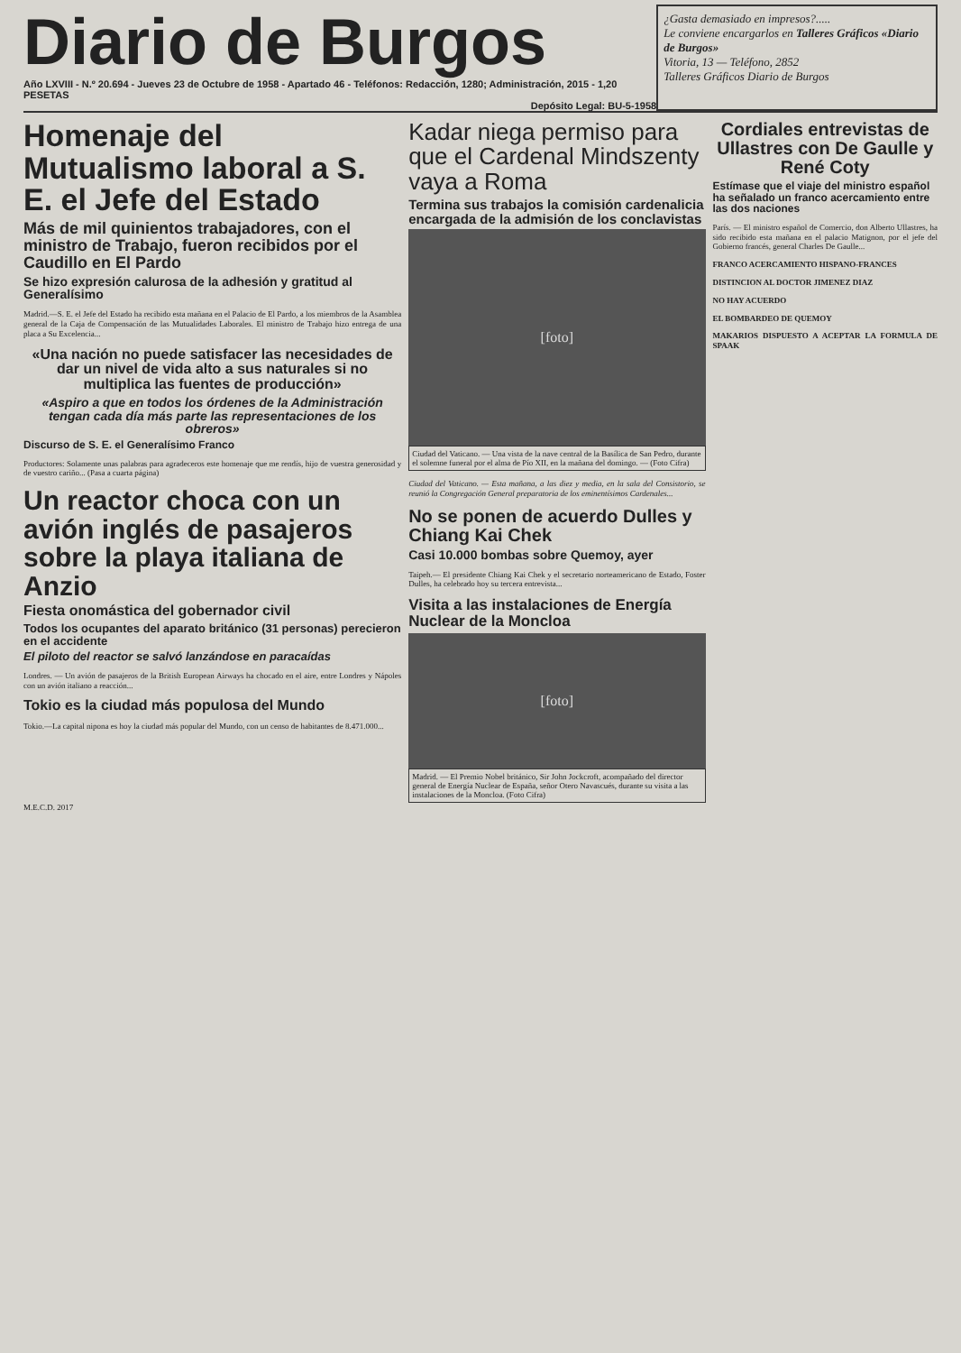Diario de Burgos
Año LXVIII - N.º 20.694 - Jueves 23 de Octubre de 1958 - Apartado 46 - Teléfonos: Redacción, 1280; Administración, 2015 - 1,20 PESETAS
Depósito Legal: BU-5-1958
¿Gasta demasiado en impresos?.....
Le conviene encargarlos en Talleres Gráficos «Diario de Burgos»
Vitoria, 13 — Teléfono, 2852
Talleres Gráficos Diario de Burgos
Homenaje del Mutualismo laboral a S. E. el Jefe del Estado
Más de mil quinientos trabajadores, con el ministro de Trabajo, fueron recibidos por el Caudillo en El Pardo
Se hizo expresión calurosa de la adhesión y gratitud al Generalísimo
Madrid.—S. E. el Jefe del Estado ha recibido esta mañana en el Palacio de El Pardo, a los miembros de la Asamblea general de la Caja de Compensación de las Mutualidades Laborales. El ministro de Trabajo hizo entrega de una placa a Su Excelencia...
«Una nación no puede satisfacer las necesidades de dar un nivel de vida alto a sus naturales si no multiplica las fuentes de producción»
«Aspiro a que en todos los órdenes de la Administración tengan cada día más parte las representaciones de los obreros»
Discurso de S. E. el Generalísimo Franco
Productores: Solamente unas palabras para agradeceros este homenaje que me rendís, hijo de vuestra generosidad y de vuestro cariño... (Pasa a cuarta página)
Un reactor choca con un avión inglés de pasajeros sobre la playa italiana de Anzio
Fiesta onomástica del gobernador civil
Todos los ocupantes del aparato británico (31 personas) perecieron en el accidente
El piloto del reactor se salvó lanzándose en paracaídas
Londres. — Un avión de pasajeros de la British European Airways ha chocado en el aire, entre Londres y Nápoles con un avión italiano a reacción...
Tokio es la ciudad más populosa del Mundo
Tokio.—La capital nipona es hoy la ciudad más popular del Mundo, con un censo de habitantes de 8.471.000...
Kadar niega permiso para que el Cardenal Mindszenty vaya a Roma
Termina sus trabajos la comisión cardenalicia encargada de la admisión de los conclavistas
[foto]
Ciudad del Vaticano. — Una vista de la nave central de la Basílica de San Pedro, durante el solemne funeral por el alma de Pío XII, en la mañana del domingo. — (Foto Cifra)
Ciudad del Vaticano. — Esta mañana, a las diez y media, en la sala del Consistorio, se reunió la Congregación General preparatoria de los eminentísimos Cardenales...
No se ponen de acuerdo Dulles y Chiang Kai Chek
Casi 10.000 bombas sobre Quemoy, ayer
Taipeh.— El presidente Chiang Kai Chek y el secretario norteamericano de Estado, Foster Dulles, ha celebrado hoy su tercera entrevista...
Visita a las instalaciones de Energía Nuclear de la Moncloa
[foto]
Madrid. — El Premio Nobel británico, Sir John Jockcroft, acompañado del director general de Energía Nuclear de España, señor Otero Navascués, durante su visita a las instalaciones de la Moncloa. (Foto Cifra)
Cordiales entrevistas de Ullastres con De Gaulle y René Coty
Estímase que el viaje del ministro español ha señalado un franco acercamiento entre las dos naciones
París. — El ministro español de Comercio, don Alberto Ullastres, ha sido recibido esta mañana en el palacio Matignon, por el jefe del Gobierno francés, general Charles De Gaulle...
FRANCO ACERCAMIENTO HISPANO-FRANCES
DISTINCION AL DOCTOR JIMENEZ DIAZ
NO HAY ACUERDO
EL BOMBARDEO DE QUEMOY
MAKARIOS DISPUESTO A ACEPTAR LA FORMULA DE SPAAK
M.E.C.D. 2017